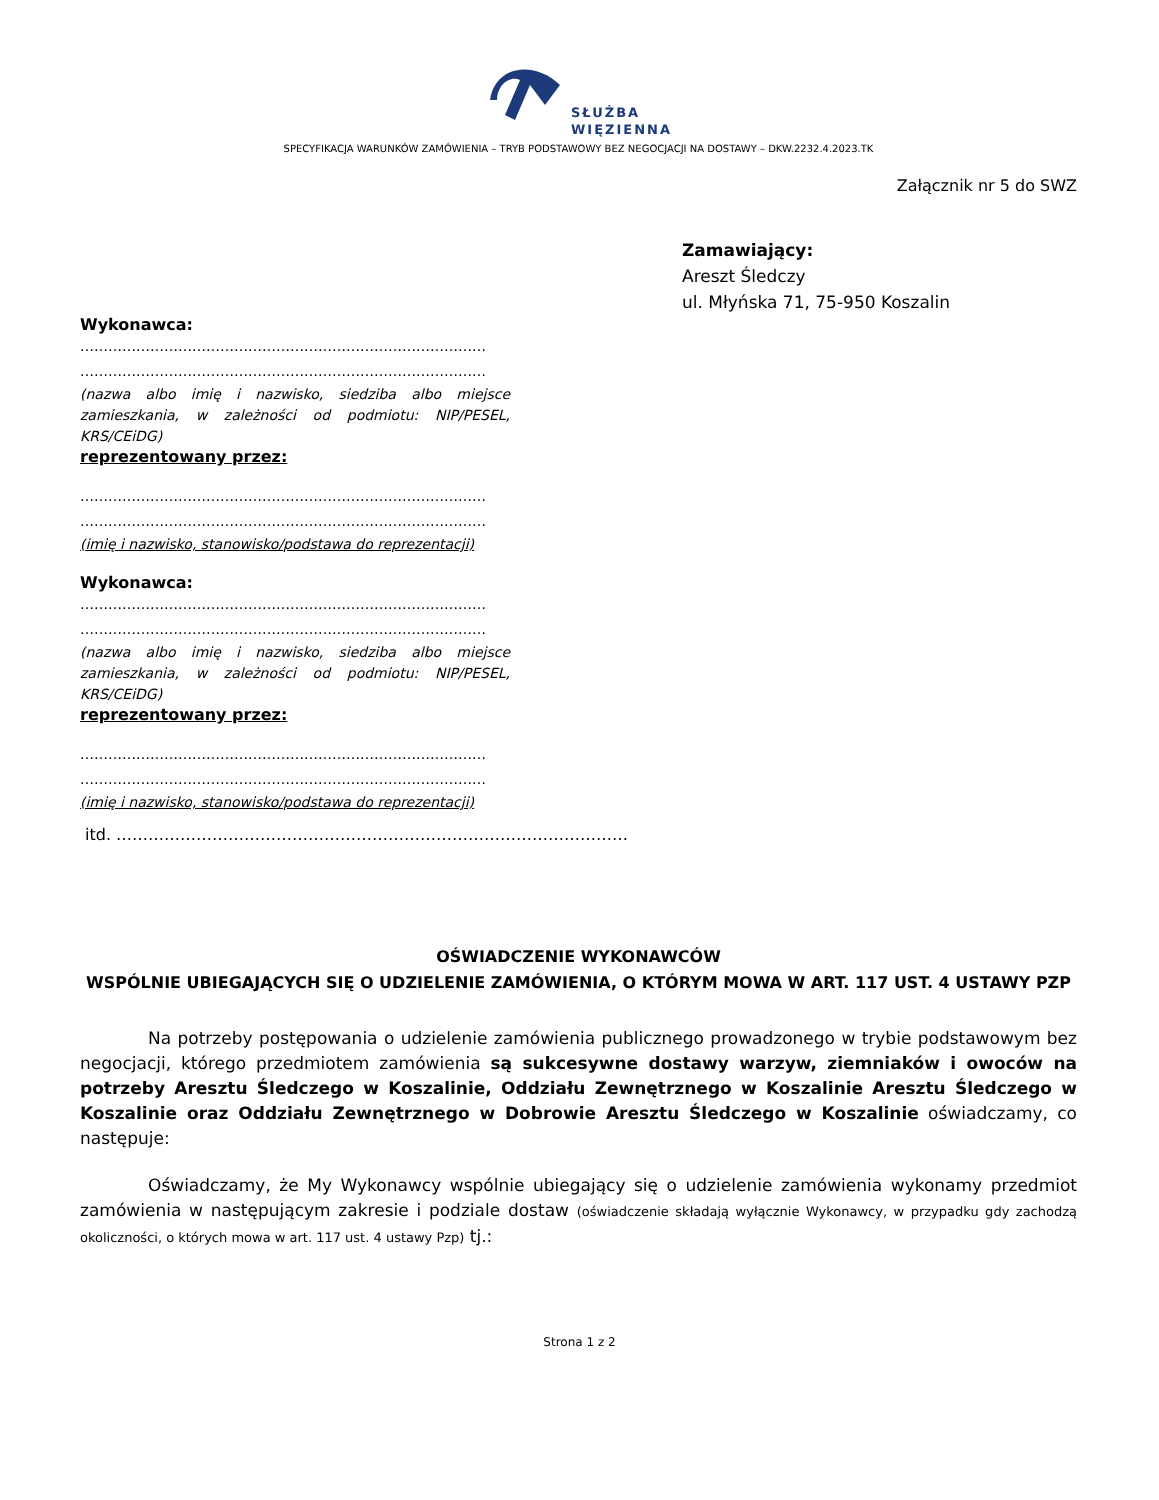SŁUŻBA
WIĘZIENNA
SPECYFIKACJA WARUNKÓW ZAMÓWIENIA – TRYB PODSTAWOWY BEZ NEGOCJACJI NA DOSTAWY – DKW.2232.4.2023.TK
Załącznik nr 5 do SWZ
Zamawiający:
Areszt Śledczy
ul. Młyńska 71, 75-950 Koszalin
Wykonawca:
……………………………………………………………………………
……………………………………………………………………………
(nazwa albo imię i nazwisko, siedziba albo miejsce zamieszkania, w zależności od podmiotu: NIP/PESEL, KRS/CEiDG)
reprezentowany przez:
……………………………………………………………………………
……………………………………………………………………………
(imię i nazwisko, stanowisko/podstawa do reprezentacji)
Wykonawca:
……………………………………………………………………………
……………………………………………………………………………
(nazwa albo imię i nazwisko, siedziba albo miejsce zamieszkania, w zależności od podmiotu: NIP/PESEL, KRS/CEiDG)
reprezentowany przez:
……………………………………………………………………………
……………………………………………………………………………
(imię i nazwisko, stanowisko/podstawa do reprezentacji)
itd. ……………………………………………………………………………………
OŚWIADCZENIE WYKONAWCÓW
WSPÓLNIE UBIEGAJĄCYCH SIĘ O UDZIELENIE ZAMÓWIENIA, O KTÓRYM MOWA W ART. 117 UST. 4 USTAWY PZP
Na potrzeby postępowania o udzielenie zamówienia publicznego prowadzonego w trybie podstawowym bez negocjacji, którego przedmiotem zamówienia są sukcesywne dostawy warzyw, ziemniaków i owoców na potrzeby Aresztu Śledczego w Koszalinie, Oddziału Zewnętrznego w Koszalinie Aresztu Śledczego w Koszalinie oraz Oddziału Zewnętrznego w Dobrowie Aresztu Śledczego w Koszalinie oświadczamy, co następuje:
Oświadczamy, że My Wykonawcy wspólnie ubiegający się o udzielenie zamówienia wykonamy przedmiot zamówienia w następującym zakresie i podziale dostaw (oświadczenie składają wyłącznie Wykonawcy, w przypadku gdy zachodzą okoliczności, o których mowa w art. 117 ust. 4 ustawy Pzp) tj.:
Strona 1 z 2